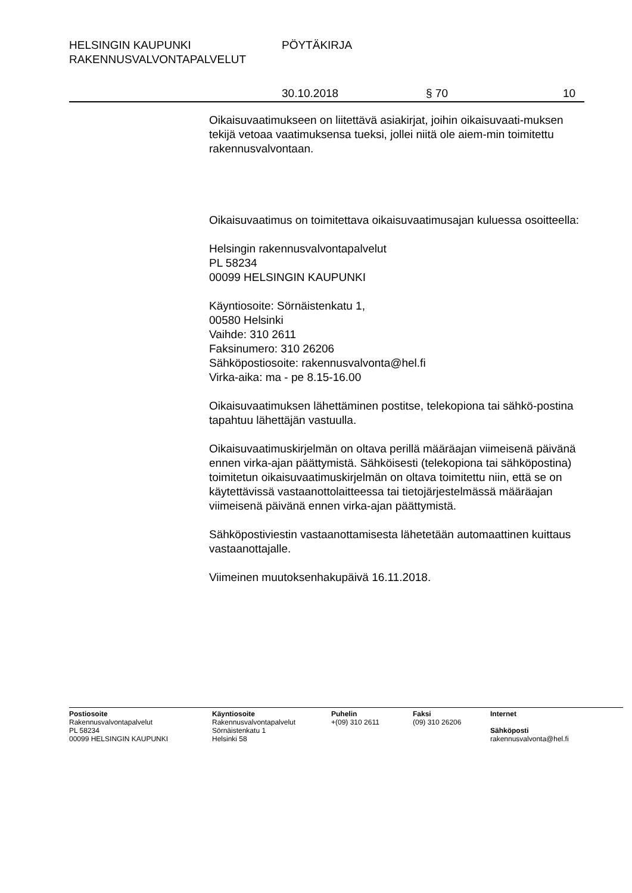HELSINGIN KAUPUNKI PÖYTÄKIRJA
RAKENNUSVALVONTAPALVELUT
30.10.2018 § 70 10
Oikaisuvaatimukseen on liitettävä asiakirjat, joihin oikaisuvaati-muksen tekijä vetoaa vaatimuksensa tueksi, jollei niitä ole aiem-min toimitettu rakennusvalvontaan.
Oikaisuvaatimus on toimitettava oikaisuvaatimusajan kuluessa osoitteella:
Helsingin rakennusvalvontapalvelut
PL 58234
00099 HELSINGIN KAUPUNKI
Käyntiosoite: Sörnäistenkatu 1,
00580 Helsinki
Vaihde: 310 2611
Faksinumero: 310 26206
Sähköpostiosoite: rakennusvalvonta@hel.fi
Virka-aika: ma - pe 8.15-16.00
Oikaisuvaatimuksen lähettäminen postitse, telekopiona tai sähkö-postina tapahtuu lähettäjän vastuulla.
Oikaisuvaatimuskirjelmän on oltava perillä määräajan viimeisenä päivänä ennen virka-ajan päättymistä. Sähköisesti (telekopiona tai sähköpostina) toimitetun oikaisuvaatimuskirjelmän on oltava toimitettu niin, että se on käytettävissä vastaanottolaitteessa tai tietojärjestelmässä määräajan viimeisenä päivänä ennen virka-ajan päättymistä.
Sähköpostiviestin vastaanottamisesta lähetetään automaattinen kuittaus vastaanottajalle.
Viimeinen muutoksenhakupäivä 16.11.2018.
Postiosoite
Rakennusvalvontapalvelut
PL 58234
00099 HELSINGIN KAUPUNKI
Käyntiosoite
Rakennusvalvontapalvelut
Sörnäistenkatu 1
Helsinki 58
Puhelin
+(09) 310 2611
Faksi
(09) 310 26206
Internet
Sähköposti
rakennusvalvonta@hel.fi